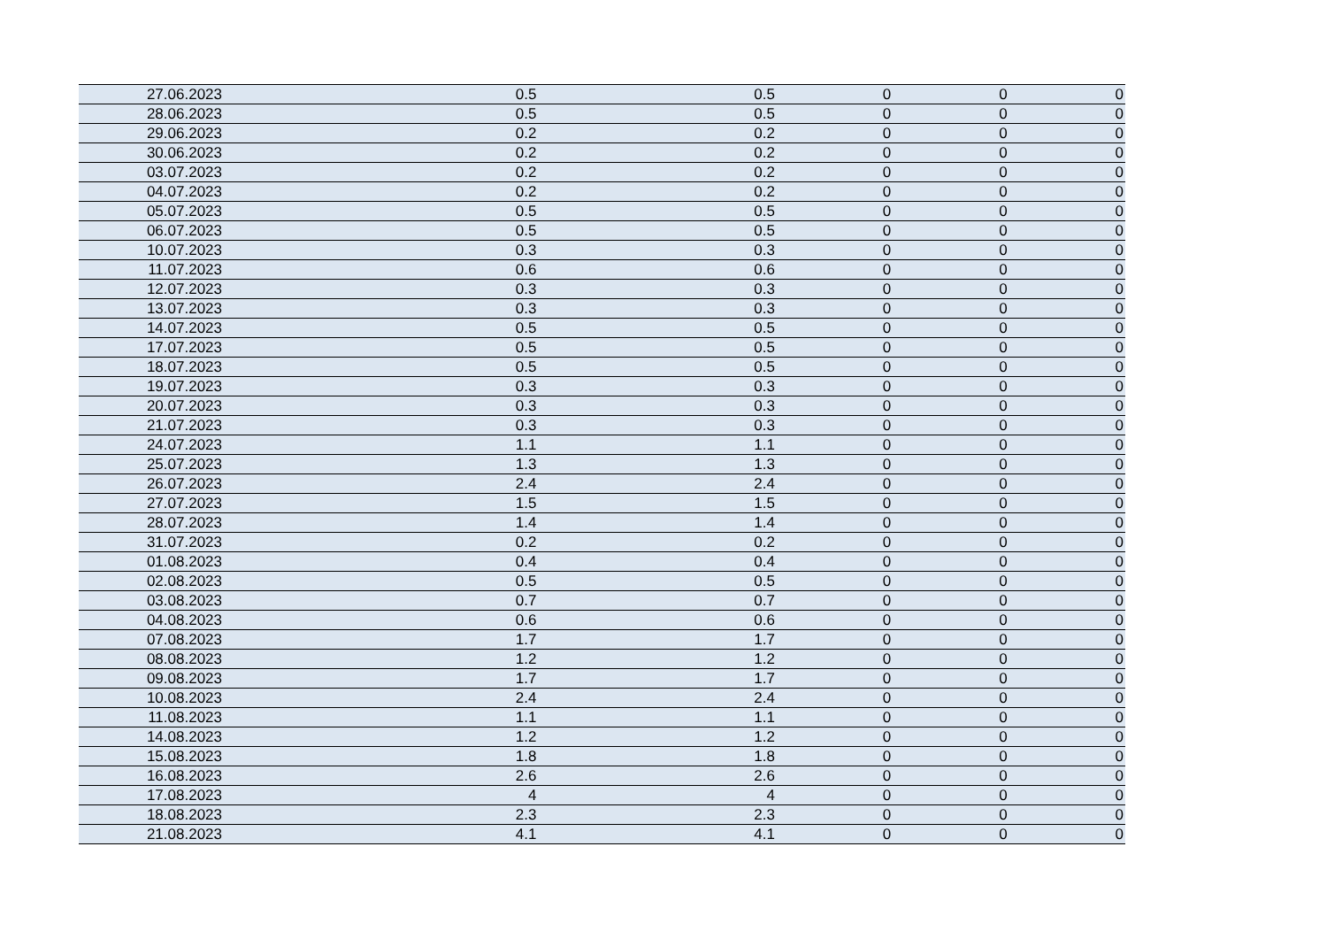| 27.06.2023 | 0.5 | 0.5 | 0 | 0 | 0 |
| 28.06.2023 | 0.5 | 0.5 | 0 | 0 | 0 |
| 29.06.2023 | 0.2 | 0.2 | 0 | 0 | 0 |
| 30.06.2023 | 0.2 | 0.2 | 0 | 0 | 0 |
| 03.07.2023 | 0.2 | 0.2 | 0 | 0 | 0 |
| 04.07.2023 | 0.2 | 0.2 | 0 | 0 | 0 |
| 05.07.2023 | 0.5 | 0.5 | 0 | 0 | 0 |
| 06.07.2023 | 0.5 | 0.5 | 0 | 0 | 0 |
| 10.07.2023 | 0.3 | 0.3 | 0 | 0 | 0 |
| 11.07.2023 | 0.6 | 0.6 | 0 | 0 | 0 |
| 12.07.2023 | 0.3 | 0.3 | 0 | 0 | 0 |
| 13.07.2023 | 0.3 | 0.3 | 0 | 0 | 0 |
| 14.07.2023 | 0.5 | 0.5 | 0 | 0 | 0 |
| 17.07.2023 | 0.5 | 0.5 | 0 | 0 | 0 |
| 18.07.2023 | 0.5 | 0.5 | 0 | 0 | 0 |
| 19.07.2023 | 0.3 | 0.3 | 0 | 0 | 0 |
| 20.07.2023 | 0.3 | 0.3 | 0 | 0 | 0 |
| 21.07.2023 | 0.3 | 0.3 | 0 | 0 | 0 |
| 24.07.2023 | 1.1 | 1.1 | 0 | 0 | 0 |
| 25.07.2023 | 1.3 | 1.3 | 0 | 0 | 0 |
| 26.07.2023 | 2.4 | 2.4 | 0 | 0 | 0 |
| 27.07.2023 | 1.5 | 1.5 | 0 | 0 | 0 |
| 28.07.2023 | 1.4 | 1.4 | 0 | 0 | 0 |
| 31.07.2023 | 0.2 | 0.2 | 0 | 0 | 0 |
| 01.08.2023 | 0.4 | 0.4 | 0 | 0 | 0 |
| 02.08.2023 | 0.5 | 0.5 | 0 | 0 | 0 |
| 03.08.2023 | 0.7 | 0.7 | 0 | 0 | 0 |
| 04.08.2023 | 0.6 | 0.6 | 0 | 0 | 0 |
| 07.08.2023 | 1.7 | 1.7 | 0 | 0 | 0 |
| 08.08.2023 | 1.2 | 1.2 | 0 | 0 | 0 |
| 09.08.2023 | 1.7 | 1.7 | 0 | 0 | 0 |
| 10.08.2023 | 2.4 | 2.4 | 0 | 0 | 0 |
| 11.08.2023 | 1.1 | 1.1 | 0 | 0 | 0 |
| 14.08.2023 | 1.2 | 1.2 | 0 | 0 | 0 |
| 15.08.2023 | 1.8 | 1.8 | 0 | 0 | 0 |
| 16.08.2023 | 2.6 | 2.6 | 0 | 0 | 0 |
| 17.08.2023 | 4 | 4 | 0 | 0 | 0 |
| 18.08.2023 | 2.3 | 2.3 | 0 | 0 | 0 |
| 21.08.2023 | 4.1 | 4.1 | 0 | 0 | 0 |